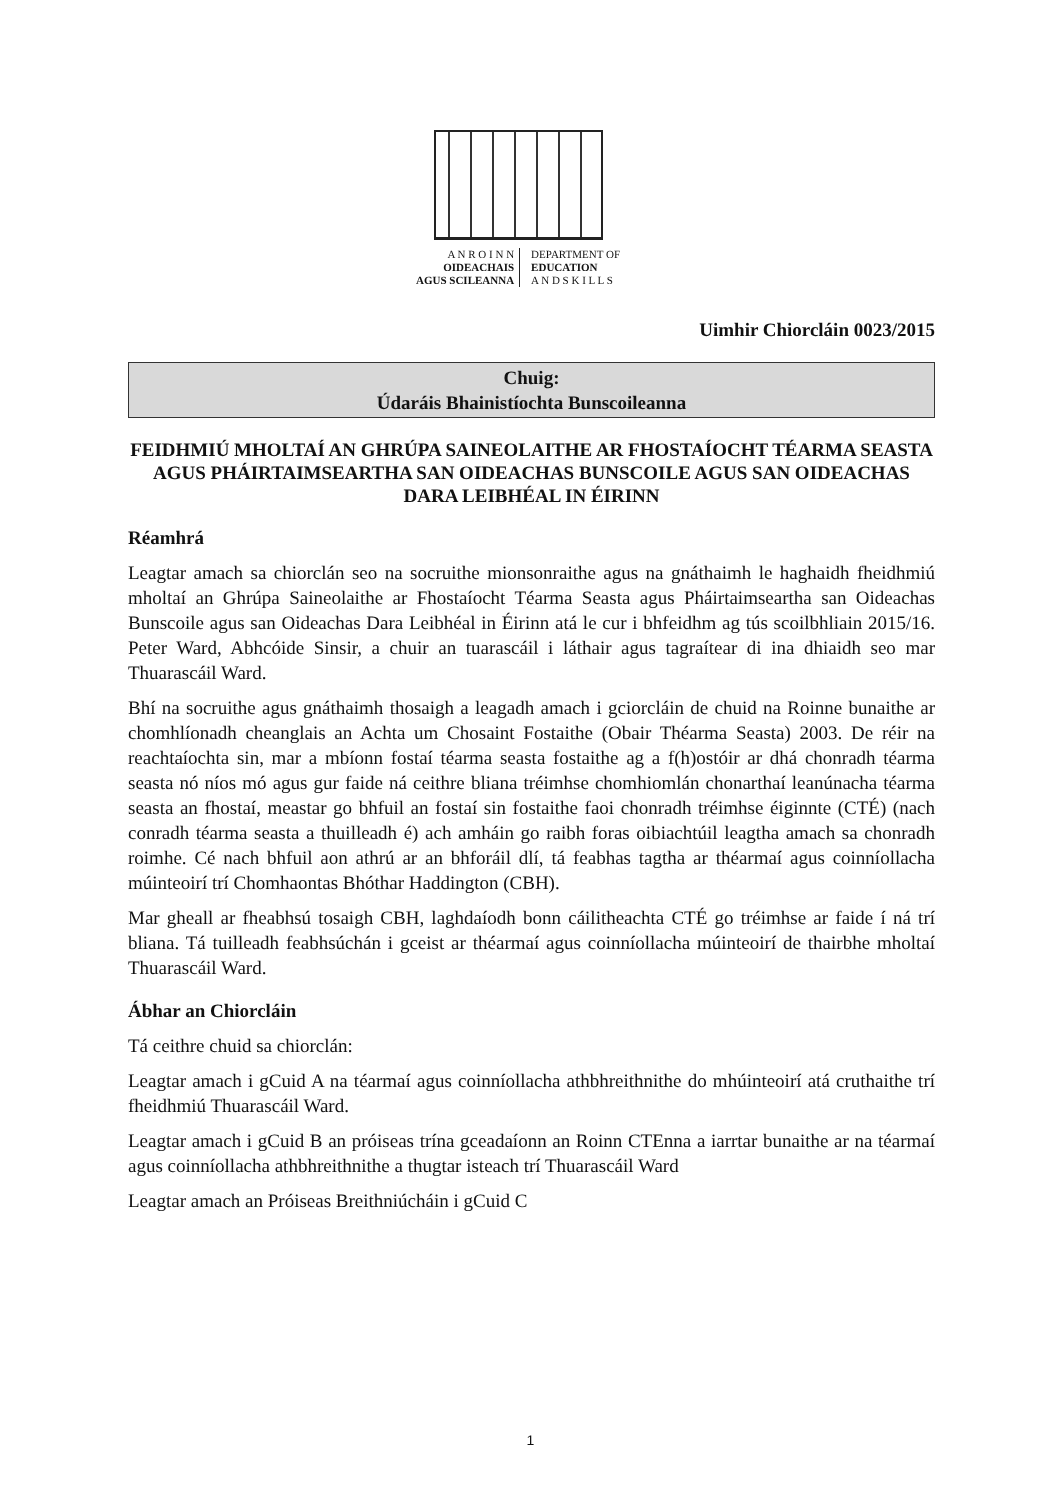A N R O I N N
OIDEACHAIS
AGUS SCILEANNA
DEPARTMENT OF
EDUCATION
A N D S K I L L S
Uimhir Chiorcláin 0023/2015
Chuig:
Údaráis Bhainistíochta Bunscoileanna
FEIDHMIÚ MHOLTAÍ AN GHRÚPA SAINEOLAITHE AR FHOSTAÍOCHT TÉARMA SEASTA AGUS PHÁIRTAIMSEARTHA SAN OIDEACHAS BUNSCOILE AGUS SAN OIDEACHAS DARA LEIBHÉAL IN ÉIRINN
Réamhrá
Leagtar amach sa chiorclán seo na socruithe mionsonraithe agus na gnáthaimh le haghaidh fheidhmiú mholtaí an Ghrúpa Saineolaithe ar Fhostaíocht Téarma Seasta agus Pháirtaimseartha san Oideachas Bunscoile agus san Oideachas Dara Leibhéal in Éirinn atá le cur i bhfeidhm ag tús scoilbhliain 2015/16. Peter Ward, Abhcóide Sinsir, a chuir an tuarascáil i láthair agus tagraítear di ina dhiaidh seo mar Thuarascáil Ward.
Bhí na socruithe agus gnáthaimh thosaigh a leagadh amach i gciorcláin de chuid na Roinne bunaithe ar chomhlíonadh cheanglais an Achta um Chosaint Fostaithe (Obair Théarma Seasta) 2003. De réir na reachtaíochta sin, mar a mbíonn fostaí téarma seasta fostaithe ag a f(h)ostóir ar dhá chonradh téarma seasta nó níos mó agus gur faide ná ceithre bliana tréimhse chomhiomlán chonarthaí leanúnacha téarma seasta an fhostaí, meastar go bhfuil an fostaí sin fostaithe faoi chonradh tréimhse éiginnte (CTÉ) (nach conradh téarma seasta a thuilleadh é) ach amháin go raibh foras oibiachtúil leagtha amach sa chonradh roimhe. Cé nach bhfuil aon athrú ar an bhforáil dlí, tá feabhas tagtha ar théarmaí agus coinníollacha múinteoirí trí Chomhaontas Bhóthar Haddington (CBH).
Mar gheall ar fheabhsú tosaigh CBH, laghdaíodh bonn cáilitheachta CTÉ go tréimhse ar faide í ná trí bliana. Tá tuilleadh feabhsúchán i gceist ar théarmaí agus coinníollacha múinteoirí de thairbhe mholtaí Thuarascáil Ward.
Ábhar an Chiorcláin
Tá ceithre chuid sa chiorclán:
Leagtar amach i gCuid A na téarmaí agus coinníollacha athbhreithnithe do mhúinteoirí atá cruthaithe trí fheidhmiú Thuarascáil Ward.
Leagtar amach i gCuid B an próiseas trína gceadaíonn an Roinn CTEnna a iarrtar bunaithe ar na téarmaí agus coinníollacha athbhreithnithe a thugtar isteach trí Thuarascáil Ward
Leagtar amach an Próiseas Breithniúcháin i gCuid C
1